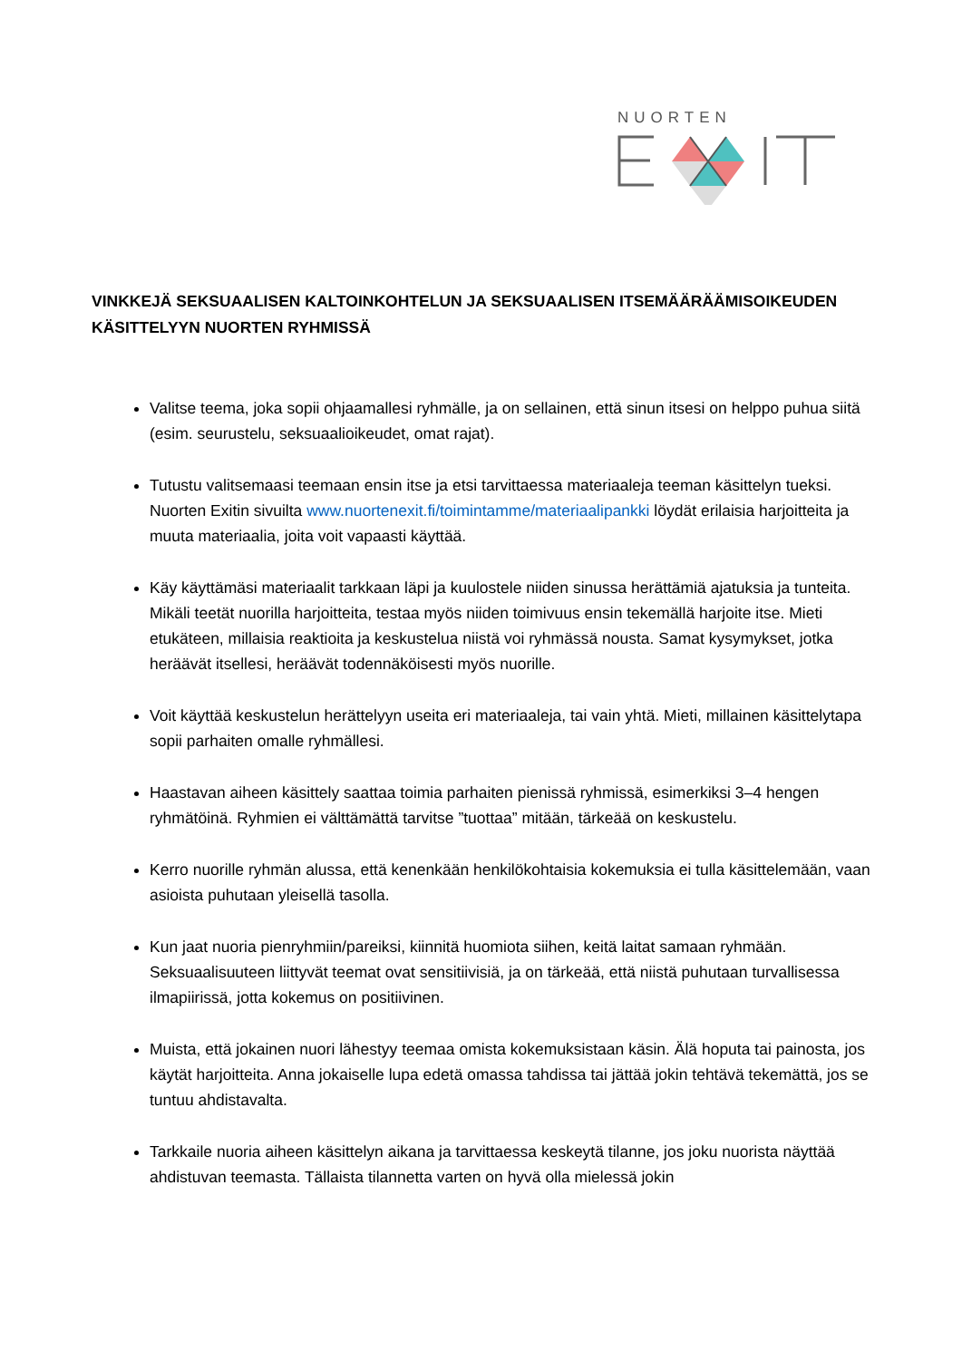NUORTEN
VINKKEJÄ SEKSUAALISEN KALTOINKOHTELUN JA SEKSUAALISEN ITSEMÄÄRÄÄMISOIKEUDEN KÄSITTELYYN NUORTEN RYHMISSÄ
Valitse teema, joka sopii ohjaamallesi ryhmälle, ja on sellainen, että sinun itsesi on helppo puhua siitä (esim. seurustelu, seksuaalioikeudet, omat rajat).
Tutustu valitsemaasi teemaan ensin itse ja etsi tarvittaessa materiaaleja teeman käsittelyn tueksi. Nuorten Exitin sivuilta www.nuortenexit.fi/toimintamme/materiaalipankki löydät erilaisia harjoitteita ja muuta materiaalia, joita voit vapaasti käyttää.
Käy käyttämäsi materiaalit tarkkaan läpi ja kuulostele niiden sinussa herättämiä ajatuksia ja tunteita. Mikäli teetät nuorilla harjoitteita, testaa myös niiden toimivuus ensin tekemällä harjoite itse. Mieti etukäteen, millaisia reaktioita ja keskustelua niistä voi ryhmässä nousta. Samat kysymykset, jotka heräävät itsellesi, heräävät todennäköisesti myös nuorille.
Voit käyttää keskustelun herättelyyn useita eri materiaaleja, tai vain yhtä. Mieti, millainen käsittelytapa sopii parhaiten omalle ryhmällesi.
Haastavan aiheen käsittely saattaa toimia parhaiten pienissä ryhmissä, esimerkiksi 3–4 hengen ryhmätöinä. Ryhmien ei välttämättä tarvitse ”tuottaa” mitään, tärkeää on keskustelu.
Kerro nuorille ryhmän alussa, että kenenkään henkilökohtaisia kokemuksia ei tulla käsittelemään, vaan asioista puhutaan yleisellä tasolla.
Kun jaat nuoria pienryhmiin/pareiksi, kiinnitä huomiota siihen, keitä laitat samaan ryhmään. Seksuaalisuuteen liittyvät teemat ovat sensitiivisiä, ja on tärkeää, että niistä puhutaan turvallisessa ilmapiirissä, jotta kokemus on positiivinen.
Muista, että jokainen nuori lähestyy teemaa omista kokemuksistaan käsin. Älä hoputa tai painosta, jos käytät harjoitteita. Anna jokaiselle lupa edetä omassa tahdissa tai jättää jokin tehtävä tekemättä, jos se tuntuu ahdistavalta.
Tarkkaile nuoria aiheen käsittelyn aikana ja tarvittaessa keskeytä tilanne, jos joku nuorista näyttää ahdistuvan teemasta. Tällaista tilannetta varten on hyvä olla mielessä jokin